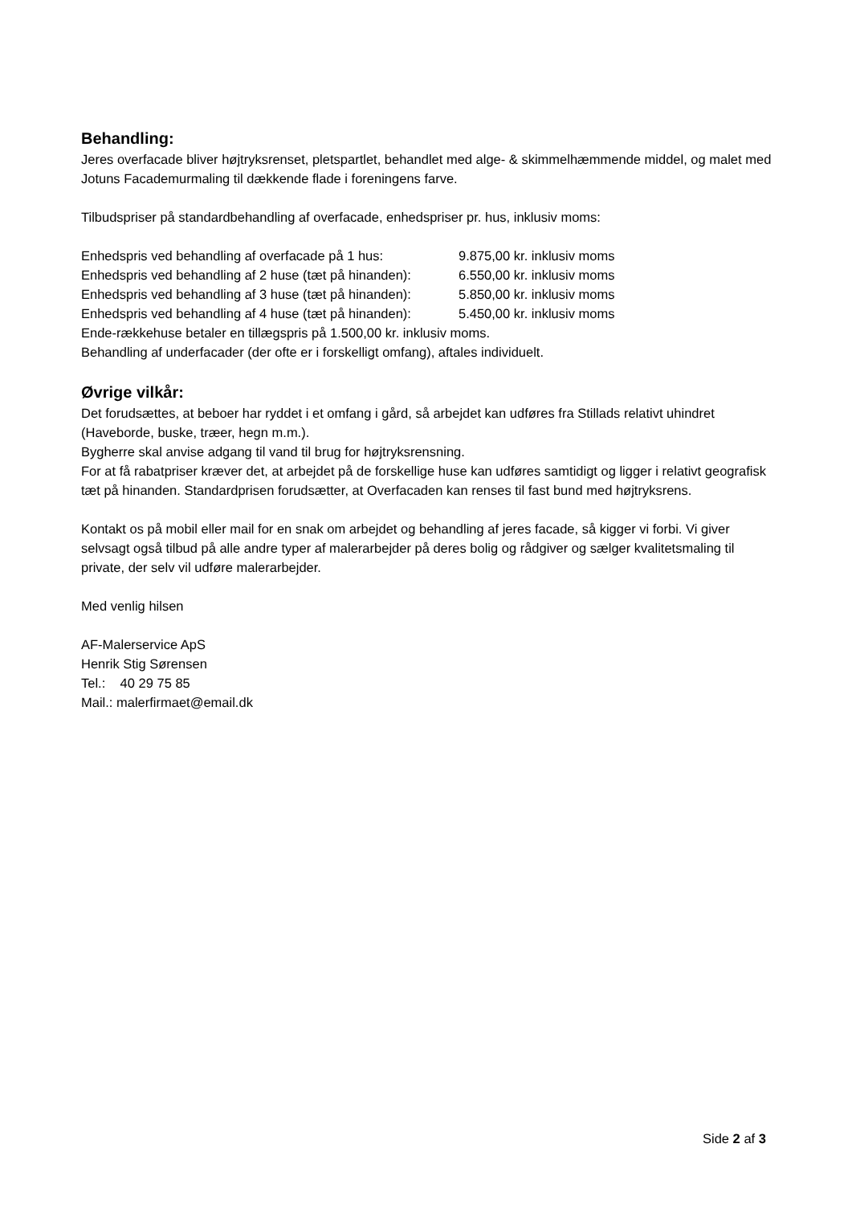Behandling:
Jeres overfacade bliver højtryksrenset, pletspartlet, behandlet med alge- & skimmelhæmmende middel, og malet med Jotuns Facademurmaling til dækkende flade i foreningens farve.
Tilbudspriser på standardbehandling af overfacade, enhedspriser pr. hus, inklusiv moms:
| Enhedspris ved behandling af overfacade på 1 hus: | 9.875,00 kr. inklusiv moms |
| Enhedspris ved behandling af 2 huse (tæt på hinanden): | 6.550,00 kr. inklusiv moms |
| Enhedspris ved behandling af 3 huse (tæt på hinanden): | 5.850,00 kr. inklusiv moms |
| Enhedspris ved behandling af 4 huse (tæt på hinanden): | 5.450,00 kr. inklusiv moms |
Ende-rækkehuse betaler en tillægspris på 1.500,00 kr. inklusiv moms.
Behandling af underfacader (der ofte er i forskelligt omfang), aftales individuelt.
Øvrige vilkår:
Det forudsættes, at beboer har ryddet i et omfang i gård, så arbejdet kan udføres fra Stillads relativt uhindret (Haveborde, buske, træer, hegn m.m.).
Bygherre skal anvise adgang til vand til brug for højtryksrensning.
For at få rabatpriser kræver det, at arbejdet på de forskellige huse kan udføres samtidigt og ligger i relativt geografisk tæt på hinanden. Standardprisen forudsætter, at Overfacaden kan renses til fast bund med højtryksrens.
Kontakt os på mobil eller mail for en snak om arbejdet og behandling af jeres facade, så kigger vi forbi. Vi giver selvsagt også tilbud på alle andre typer af malerarbejder på deres bolig og rådgiver og sælger kvalitetsmaling til private, der selv vil udføre malerarbejder.
Med venlig hilsen
AF-Malerservice ApS
Henrik Stig Sørensen
Tel.: 40 29 75 85
Mail.: malerfirmaet@email.dk
Side 2 af 3